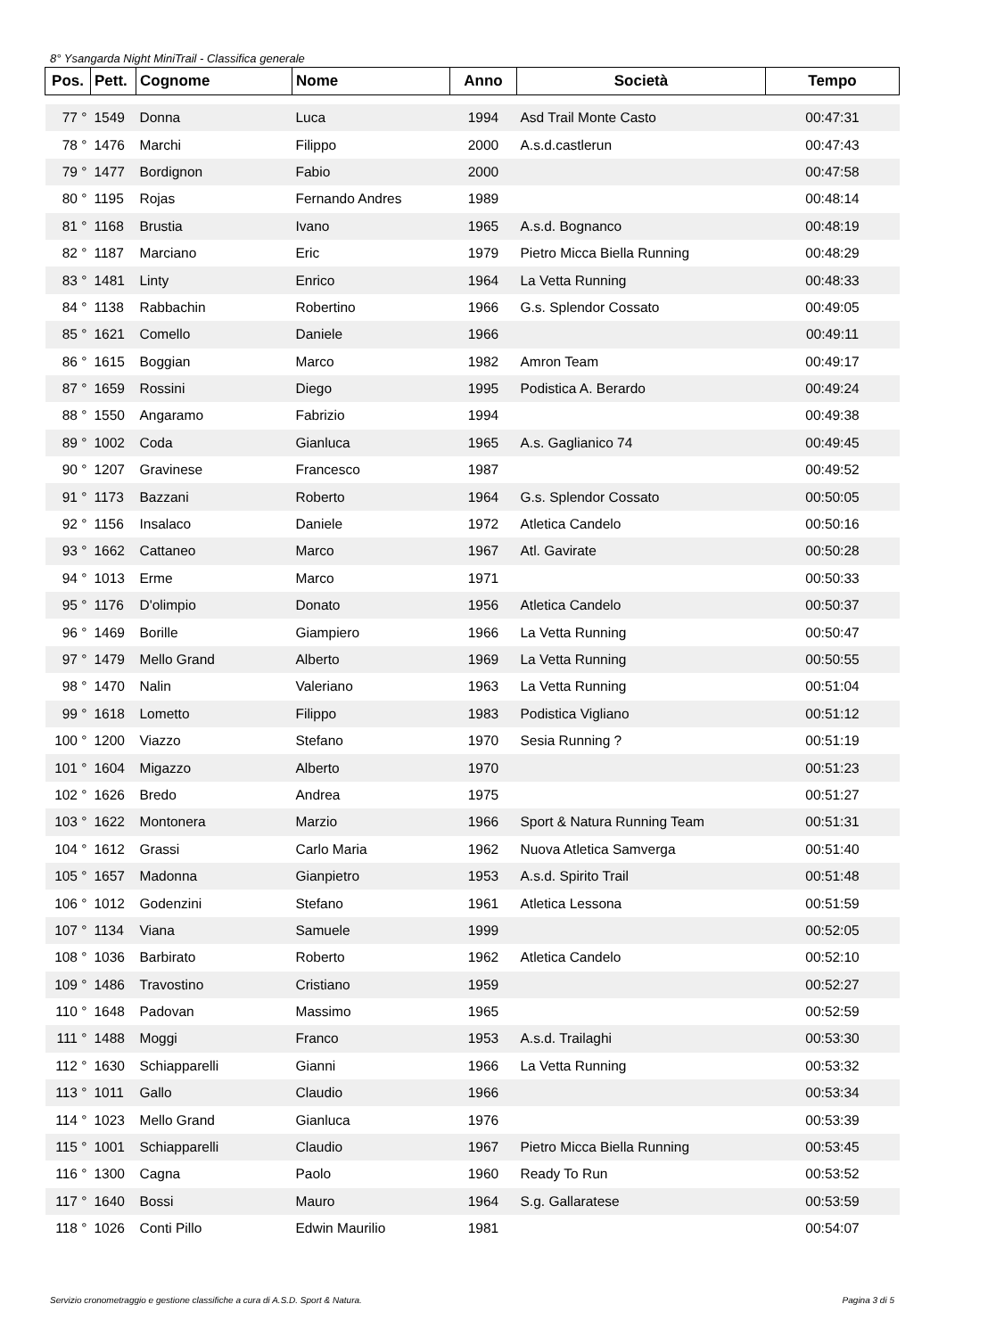8° Ysangarda Night MiniTrail - Classifica generale
| Pos. | Pett. | Cognome | Nome | Anno | Società | Tempo |
| --- | --- | --- | --- | --- | --- | --- |
| 77 ° | 1549 | Donna | Luca | 1994 | Asd Trail Monte Casto | 00:47:31 |
| 78 ° | 1476 | Marchi | Filippo | 2000 | A.s.d.castlerun | 00:47:43 |
| 79 ° | 1477 | Bordignon | Fabio | 2000 | | 00:47:58 |
| 80 ° | 1195 | Rojas | Fernando Andres | 1989 | | 00:48:14 |
| 81 ° | 1168 | Brustia | Ivano | 1965 | A.s.d. Bognanco | 00:48:19 |
| 82 ° | 1187 | Marciano | Eric | 1979 | Pietro Micca Biella Running | 00:48:29 |
| 83 ° | 1481 | Linty | Enrico | 1964 | La Vetta Running | 00:48:33 |
| 84 ° | 1138 | Rabbachin | Robertino | 1966 | G.s. Splendor Cossato | 00:49:05 |
| 85 ° | 1621 | Comello | Daniele | 1966 | | 00:49:11 |
| 86 ° | 1615 | Boggian | Marco | 1982 | Amron Team | 00:49:17 |
| 87 ° | 1659 | Rossini | Diego | 1995 | Podistica A. Berardo | 00:49:24 |
| 88 ° | 1550 | Angaramo | Fabrizio | 1994 | | 00:49:38 |
| 89 ° | 1002 | Coda | Gianluca | 1965 | A.s. Gaglianico 74 | 00:49:45 |
| 90 ° | 1207 | Gravinese | Francesco | 1987 | | 00:49:52 |
| 91 ° | 1173 | Bazzani | Roberto | 1964 | G.s. Splendor Cossato | 00:50:05 |
| 92 ° | 1156 | Insalaco | Daniele | 1972 | Atletica Candelo | 00:50:16 |
| 93 ° | 1662 | Cattaneo | Marco | 1967 | Atl. Gavirate | 00:50:28 |
| 94 ° | 1013 | Erme | Marco | 1971 | | 00:50:33 |
| 95 ° | 1176 | D'olimpio | Donato | 1956 | Atletica Candelo | 00:50:37 |
| 96 ° | 1469 | Borille | Giampiero | 1966 | La Vetta Running | 00:50:47 |
| 97 ° | 1479 | Mello Grand | Alberto | 1969 | La Vetta Running | 00:50:55 |
| 98 ° | 1470 | Nalin | Valeriano | 1963 | La Vetta Running | 00:51:04 |
| 99 ° | 1618 | Lometto | Filippo | 1983 | Podistica Vigliano | 00:51:12 |
| 100 ° | 1200 | Viazzo | Stefano | 1970 | Sesia Running ? | 00:51:19 |
| 101 ° | 1604 | Migazzo | Alberto | 1970 | | 00:51:23 |
| 102 ° | 1626 | Bredo | Andrea | 1975 | | 00:51:27 |
| 103 ° | 1622 | Montonera | Marzio | 1966 | Sport & Natura Running Team | 00:51:31 |
| 104 ° | 1612 | Grassi | Carlo Maria | 1962 | Nuova Atletica Samverga | 00:51:40 |
| 105 ° | 1657 | Madonna | Gianpietro | 1953 | A.s.d. Spirito Trail | 00:51:48 |
| 106 ° | 1012 | Godenzini | Stefano | 1961 | Atletica Lessona | 00:51:59 |
| 107 ° | 1134 | Viana | Samuele | 1999 | | 00:52:05 |
| 108 ° | 1036 | Barbirato | Roberto | 1962 | Atletica Candelo | 00:52:10 |
| 109 ° | 1486 | Travostino | Cristiano | 1959 | | 00:52:27 |
| 110 ° | 1648 | Padovan | Massimo | 1965 | | 00:52:59 |
| 111 ° | 1488 | Moggi | Franco | 1953 | A.s.d. Trailaghi | 00:53:30 |
| 112 ° | 1630 | Schiapparelli | Gianni | 1966 | La Vetta Running | 00:53:32 |
| 113 ° | 1011 | Gallo | Claudio | 1966 | | 00:53:34 |
| 114 ° | 1023 | Mello Grand | Gianluca | 1976 | | 00:53:39 |
| 115 ° | 1001 | Schiapparelli | Claudio | 1967 | Pietro Micca Biella Running | 00:53:45 |
| 116 ° | 1300 | Cagna | Paolo | 1960 | Ready To Run | 00:53:52 |
| 117 ° | 1640 | Bossi | Mauro | 1964 | S.g. Gallaratese | 00:53:59 |
| 118 ° | 1026 | Conti Pillo | Edwin Maurilio | 1981 | | 00:54:07 |
Servizio cronometraggio e gestione classifiche a cura di A.S.D. Sport & Natura. Pagina 3 di 5